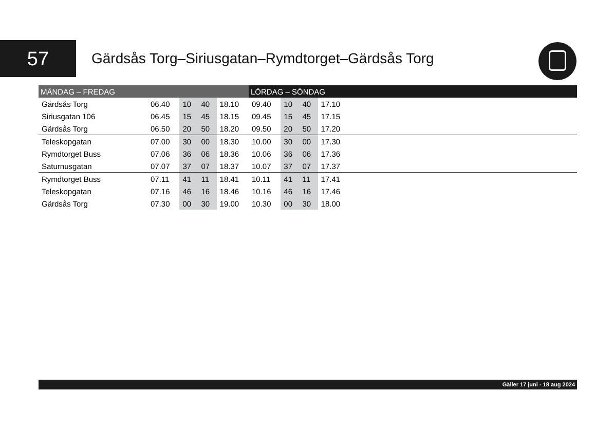57
Gärdsås Torg–Siriusgatan–Rymdtorget–Gärdsås Torg
| MÅNDAG – FREDAG | | | | | LÖRDAG – SÖNDAG | | | | |
| --- | --- | --- | --- | --- | --- | --- | --- | --- | --- |
| Gärdsås Torg | 06.40 | 10 | 40 | 18.10 | 09.40 | 10 | 40 | 17.10 | |
| Siriusgatan 106 | 06.45 | 15 | 45 | 18.15 | 09.45 | 15 | 45 | 17.15 | |
| Gärdsås Torg | 06.50 | 20 | 50 | 18.20 | 09.50 | 20 | 50 | 17.20 | |
| Teleskopgatan | 07.00 | 30 | 00 | 18.30 | 10.00 | 30 | 00 | 17.30 | |
| Rymdtorget Buss | 07.06 | 36 | 06 | 18.36 | 10.06 | 36 | 06 | 17.36 | |
| Saturnusgatan | 07.07 | 37 | 07 | 18.37 | 10.07 | 37 | 07 | 17.37 | |
| Rymdtorget Buss | 07.11 | 41 | 11 | 18.41 | 10.11 | 41 | 11 | 17.41 | |
| Teleskopgatan | 07.16 | 46 | 16 | 18.46 | 10.16 | 46 | 16 | 17.46 | |
| Gärdsås Torg | 07.30 | 00 | 30 | 19.00 | 10.30 | 00 | 30 | 18.00 | |
Gäller 17 juni - 18 aug 2024